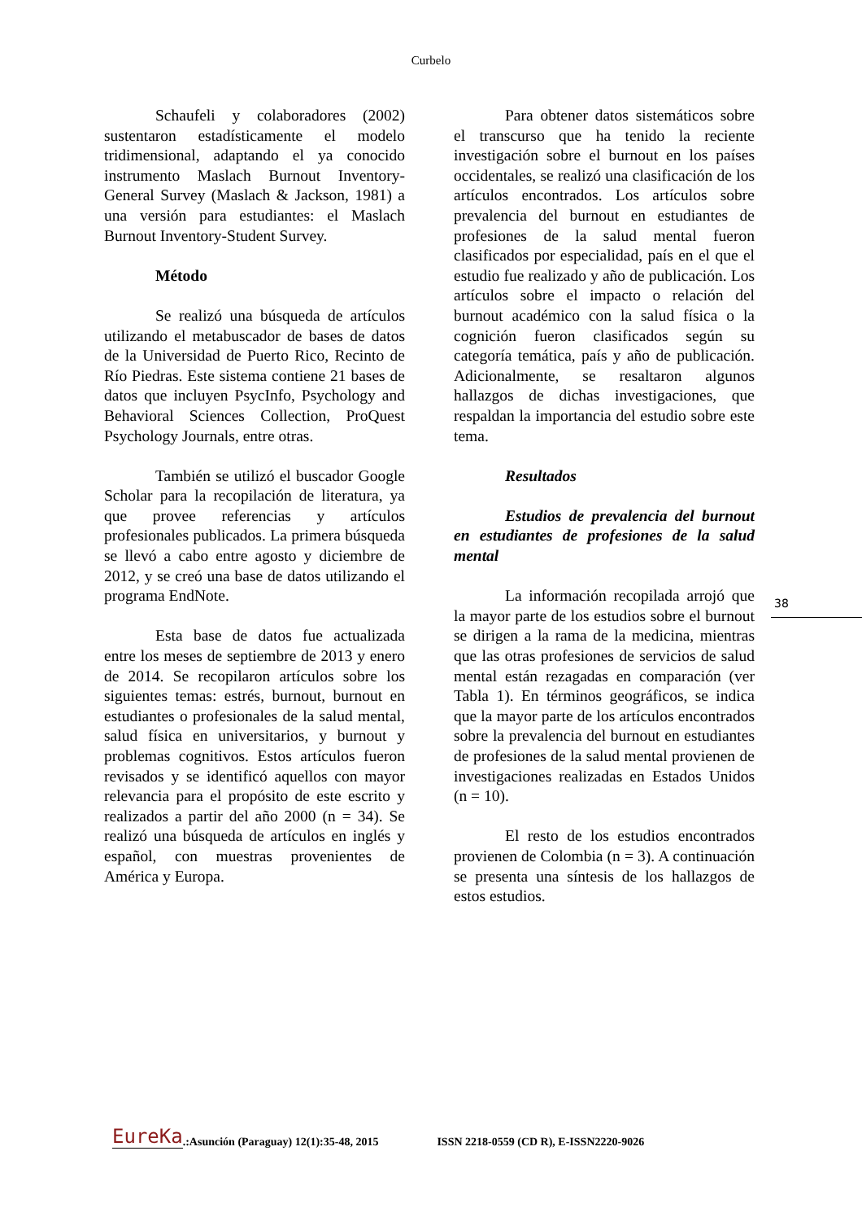Curbelo
Schaufeli y colaboradores (2002) sustentaron estadísticamente el modelo tridimensional, adaptando el ya conocido instrumento Maslach Burnout Inventory-General Survey (Maslach & Jackson, 1981) a una versión para estudiantes: el Maslach Burnout Inventory-Student Survey.
Método
Se realizó una búsqueda de artículos utilizando el metabuscador de bases de datos de la Universidad de Puerto Rico, Recinto de Río Piedras. Este sistema contiene 21 bases de datos que incluyen PsycInfo, Psychology and Behavioral Sciences Collection, ProQuest Psychology Journals, entre otras.
También se utilizó el buscador Google Scholar para la recopilación de literatura, ya que provee referencias y artículos profesionales publicados. La primera búsqueda se llevó a cabo entre agosto y diciembre de 2012, y se creó una base de datos utilizando el programa EndNote.
Esta base de datos fue actualizada entre los meses de septiembre de 2013 y enero de 2014. Se recopilaron artículos sobre los siguientes temas: estrés, burnout, burnout en estudiantes o profesionales de la salud mental, salud física en universitarios, y burnout y problemas cognitivos. Estos artículos fueron revisados y se identificó aquellos con mayor relevancia para el propósito de este escrito y realizados a partir del año 2000 (n = 34). Se realizó una búsqueda de artículos en inglés y español, con muestras provenientes de América y Europa.
Para obtener datos sistemáticos sobre el transcurso que ha tenido la reciente investigación sobre el burnout en los países occidentales, se realizó una clasificación de los artículos encontrados. Los artículos sobre prevalencia del burnout en estudiantes de profesiones de la salud mental fueron clasificados por especialidad, país en el que el estudio fue realizado y año de publicación. Los artículos sobre el impacto o relación del burnout académico con la salud física o la cognición fueron clasificados según su categoría temática, país y año de publicación. Adicionalmente, se resaltaron algunos hallazgos de dichas investigaciones, que respaldan la importancia del estudio sobre este tema.
Resultados
Estudios de prevalencia del burnout en estudiantes de profesiones de la salud mental
La información recopilada arrojó que la mayor parte de los estudios sobre el burnout se dirigen a la rama de la medicina, mientras que las otras profesiones de servicios de salud mental están rezagadas en comparación (ver Tabla 1). En términos geográficos, se indica que la mayor parte de los artículos encontrados sobre la prevalencia del burnout en estudiantes de profesiones de la salud mental provienen de investigaciones realizadas en Estados Unidos (n = 10).
El resto de los estudios encontrados provienen de Colombia (n = 3). A continuación se presenta una síntesis de los hallazgos de estos estudios.
38
EureKa.:Asunción (Paraguay) 12(1):35-48, 2015 ISSN 2218-0559 (CD R), E-ISSN2220-9026